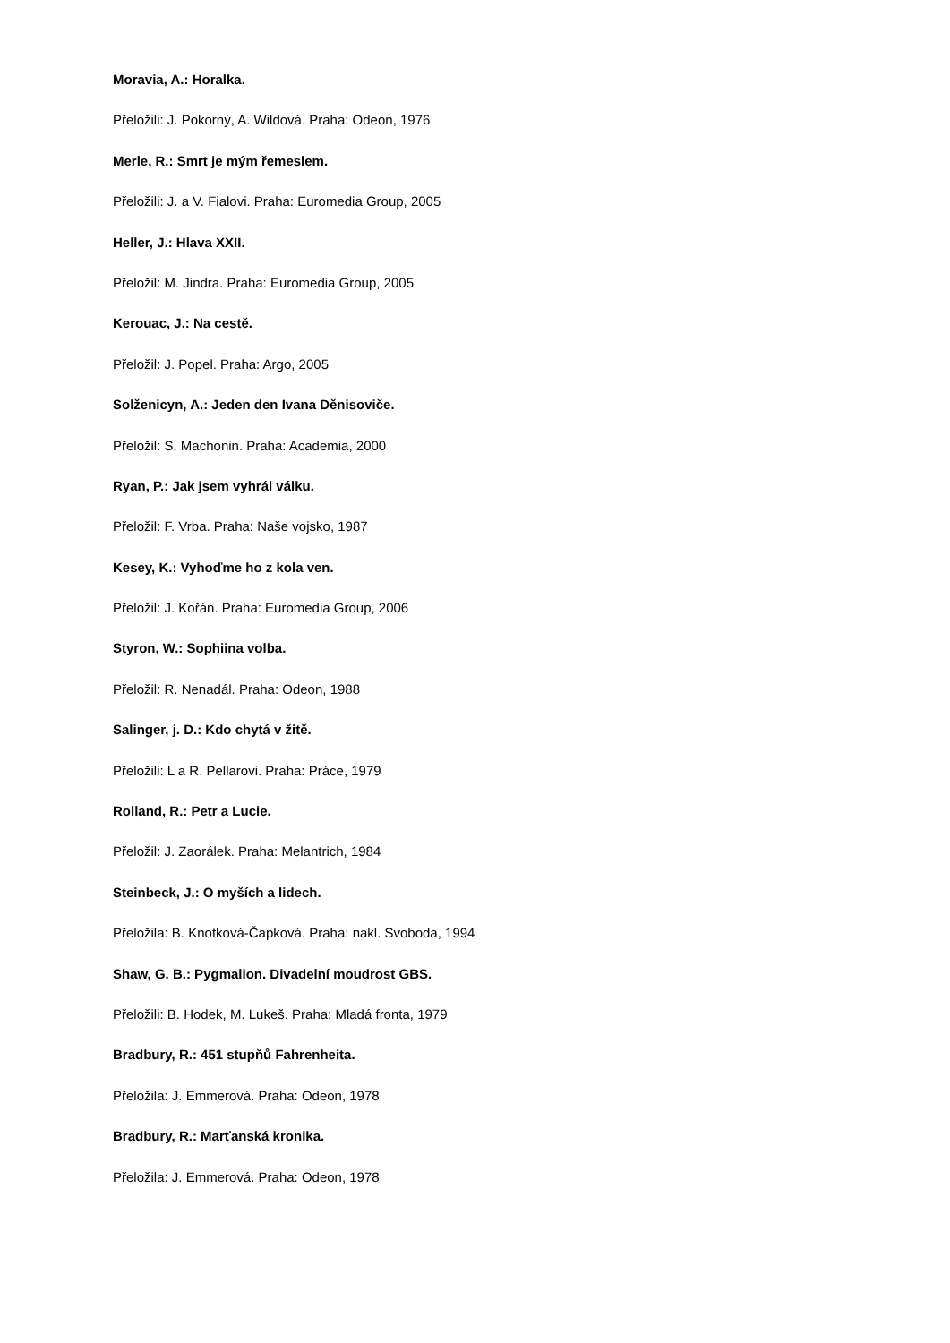Moravia, A.: Horalka.
Přeložili: J. Pokorný, A. Wildová. Praha: Odeon, 1976
Merle, R.: Smrt je mým řemeslem.
Přeložili: J. a V. Fialovi. Praha: Euromedia Group, 2005
Heller, J.: Hlava XXII.
Přeložil: M. Jindra. Praha: Euromedia Group, 2005
Kerouac, J.: Na cestě.
Přeložil: J. Popel. Praha: Argo, 2005
Solženicyn, A.: Jeden den Ivana Děnisoviče.
Přeložil: S. Machonin. Praha: Academia, 2000
Ryan, P.: Jak jsem vyhrál válku.
Přeložil: F. Vrba. Praha: Naše vojsko, 1987
Kesey, K.: Vyhoďme ho z kola ven.
Přeložil: J. Kořán. Praha: Euromedia Group, 2006
Styron, W.: Sophiina volba.
Přeložil: R. Nenadál. Praha: Odeon, 1988
Salinger, j. D.: Kdo chytá v žitě.
Přeložili: L a R. Pellarovi. Praha: Práce, 1979
Rolland, R.: Petr a Lucie.
Přeložil: J. Zaorálek. Praha: Melantrich, 1984
Steinbeck, J.: O myších a lidech.
Přeložila: B. Knotková-Čapková. Praha: nakl. Svoboda, 1994
Shaw, G. B.: Pygmalion. Divadelní moudrost GBS.
Přeložili: B. Hodek, M. Lukeš. Praha: Mladá fronta, 1979
Bradbury, R.: 451 stupňů Fahrenheita.
Přeložila: J. Emmerová. Praha: Odeon, 1978
Bradbury, R.: Marťanská kronika.
Přeložila: J. Emmerová. Praha: Odeon, 1978